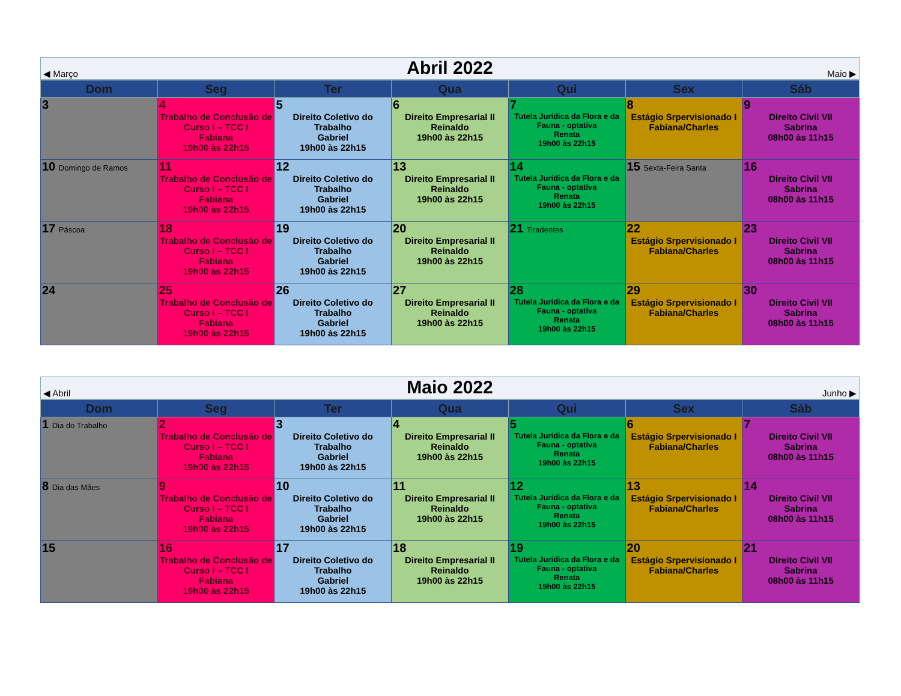◀ Março Abril 2022 Maio ▶
| Dom | Seg | Ter | Qua | Qui | Sex | Sáb |
| --- | --- | --- | --- | --- | --- | --- |
| 3 | 4 Trabalho de Conclusão de Curso I – TCC I Fabiana 19h00 às 22h15 | 5 Direito Coletivo do Trabalho Gabriel 19h00 às 22h15 | 6 Direito Empresarial II Reinaldo 19h00 às 22h15 | 7 Tutela Jurídica da Flora e da Fauna - optativa Renata 19h00 às 22h15 | 8 Estágio Srpervisionado I Fabiana/Charles | 9 Direito Civil VII Sabrina 08h00 às 11h15 |
| 10 Domingo de Ramos | 11 Trabalho de Conclusão de Curso I – TCC I Fabiana 19h00 às 22h15 | 12 Direito Coletivo do Trabalho Gabriel 19h00 às 22h15 | 13 Direito Empresarial II Reinaldo 19h00 às 22h15 | 14 Tutela Jurídica da Flora e da Fauna - optativa Renata 19h00 às 22h15 | 15 Sexta-Feira Santa | 16 Direito Civil VII Sabrina 08h00 às 11h15 |
| 17 Páscoa | 18 Trabalho de Conclusão de Curso I – TCC I Fabiana 19h00 às 22h15 | 19 Direito Coletivo do Trabalho Gabriel 19h00 às 22h15 | 20 Direito Empresarial II Reinaldo 19h00 às 22h15 | 21 Tiradentes | 22 Estágio Srpervisionado I Fabiana/Charles | 23 Direito Civil VII Sabrina 08h00 às 11h15 |
| 24 | 25 Trabalho de Conclusão de Curso I – TCC I Fabiana 19h00 às 22h15 | 26 Direito Coletivo do Trabalho Gabriel 19h00 às 22h15 | 27 Direito Empresarial II Reinaldo 19h00 às 22h15 | 28 Tutela Jurídica da Flora e da Fauna - optativa Renata 19h00 às 22h15 | 29 Estágio Srpervisionado I Fabiana/Charles | 30 Direito Civil VII Sabrina 08h00 às 11h15 |
◀ Abril Maio 2022 Junho ▶
| Dom | Seg | Ter | Qua | Qui | Sex | Sáb |
| --- | --- | --- | --- | --- | --- | --- |
| 1 Dia do Trabalho | 2 Trabalho de Conclusão de Curso I – TCC I Fabiana 19h00 às 22h15 | 3 Direito Coletivo do Trabalho Gabriel 19h00 às 22h15 | 4 Direito Empresarial II Reinaldo 19h00 às 22h15 | 5 Tutela Jurídica da Flora e da Fauna - optativa Renata 19h00 às 22h15 | 6 Estágio Srpervisionado I Fabiana/Charles | 7 Direito Civil VII Sabrina 08h00 às 11h15 |
| 8 Dia das Mães | 9 Trabalho de Conclusão de Curso I – TCC I Fabiana 19h00 às 22h15 | 10 Direito Coletivo do Trabalho Gabriel 19h00 às 22h15 | 11 Direito Empresarial II Reinaldo 19h00 às 22h15 | 12 Tutela Jurídica da Flora e da Fauna - optativa Renata 19h00 às 22h15 | 13 Estágio Srpervisionado I Fabiana/Charles | 14 Direito Civil VII Sabrina 08h00 às 11h15 |
| 15 | 16 Trabalho de Conclusão de Curso I – TCC I Fabiana 19h00 às 22h15 | 17 Direito Coletivo do Trabalho Gabriel 19h00 às 22h15 | 18 Direito Empresarial II Reinaldo 19h00 às 22h15 | 19 Tutela Jurídica da Flora e da Fauna - optativa Renata 19h00 às 22h15 | 20 Estágio Srpervisionado I Fabiana/Charles | 21 Direito Civil VII Sabrina 08h00 às 11h15 |